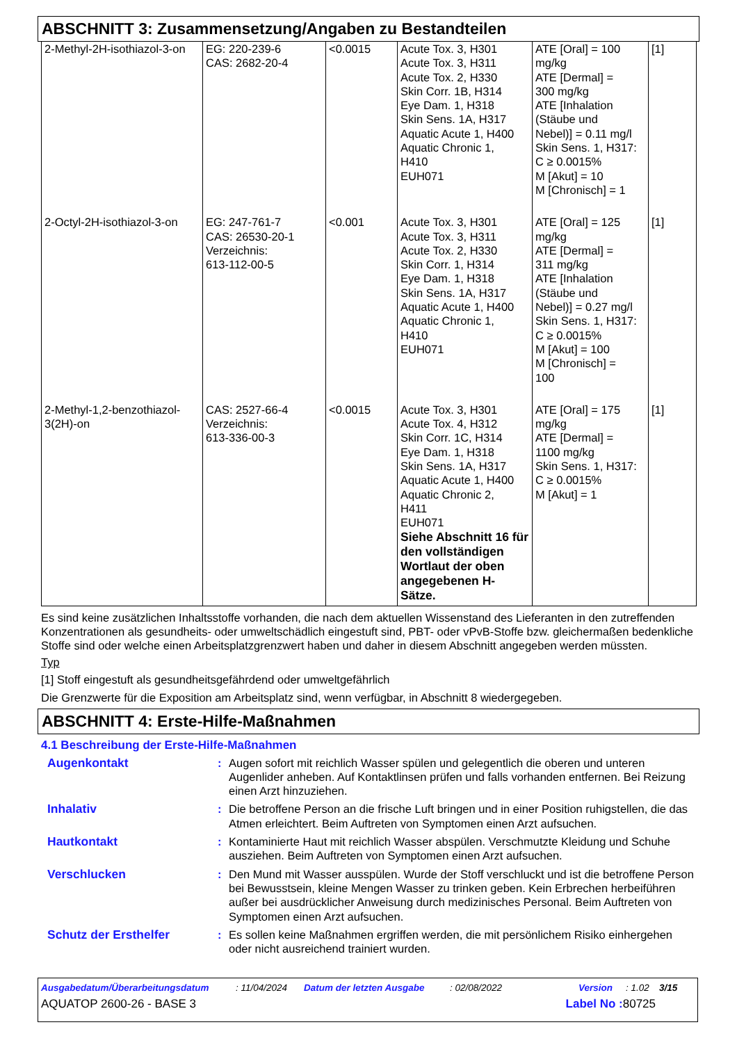ABSCHNITT 3: Zusammensetzung/Angaben zu Bestandteilen
| 2-Methyl-2H-isothiazol-3-on | EG: 220-239-6 CAS: 2682-20-4 | <0.0015 | Acute Tox. 3, H301 Acute Tox. 3, H311 Acute Tox. 2, H330 Skin Corr. 1B, H314 Eye Dam. 1, H318 Skin Sens. 1A, H317 Aquatic Acute 1, H400 Aquatic Chronic 1, H410 EUH071 | ATE [Oral] = 100 mg/kg ATE [Dermal] = 300 mg/kg ATE [Inhalation (Stäube und Nebel)] = 0.11 mg/l Skin Sens. 1, H317: C ≥ 0.0015% M [Akut] = 10 M [Chronisch] = 1 | [1] |
| 2-Octyl-2H-isothiazol-3-on | EG: 247-761-7 CAS: 26530-20-1 Verzeichnis: 613-112-00-5 | <0.001 | Acute Tox. 3, H301 Acute Tox. 3, H311 Acute Tox. 2, H330 Skin Corr. 1, H314 Eye Dam. 1, H318 Skin Sens. 1A, H317 Aquatic Acute 1, H400 Aquatic Chronic 1, H410 EUH071 | ATE [Oral] = 125 mg/kg ATE [Dermal] = 311 mg/kg ATE [Inhalation (Stäube und Nebel)] = 0.27 mg/l Skin Sens. 1, H317: C ≥ 0.0015% M [Akut] = 100 M [Chronisch] = 100 | [1] |
| 2-Methyl-1,2-benzothiazol-3(2H)-on | CAS: 2527-66-4 Verzeichnis: 613-336-00-3 | <0.0015 | Acute Tox. 3, H301 Acute Tox. 4, H312 Skin Corr. 1C, H314 Eye Dam. 1, H318 Skin Sens. 1A, H317 Aquatic Acute 1, H400 Aquatic Chronic 2, H411 EUH071 Siehe Abschnitt 16 für den vollständigen Wortlaut der oben angegebenen H-Sätze. | ATE [Oral] = 175 mg/kg ATE [Dermal] = 1100 mg/kg Skin Sens. 1, H317: C ≥ 0.0015% M [Akut] = 1 | [1] |
Es sind keine zusätzlichen Inhaltsstoffe vorhanden, die nach dem aktuellen Wissenstand des Lieferanten in den zutreffenden Konzentrationen als gesundheits- oder umweltschädlich eingestuft sind, PBT- oder vPvB-Stoffe bzw. gleichermaßen bedenkliche Stoffe sind oder welche einen Arbeitsplatzgrenzwert haben und daher in diesem Abschnitt angegeben werden müssten.
Typ
[1] Stoff eingestuft als gesundheitsgefährdend oder umweltgefährlich
Die Grenzwerte für die Exposition am Arbeitsplatz sind, wenn verfügbar, in Abschnitt 8 wiedergegeben.
ABSCHNITT 4: Erste-Hilfe-Maßnahmen
4.1 Beschreibung der Erste-Hilfe-Maßnahmen
| Augenkontakt | : | Augen sofort mit reichlich Wasser spülen und gelegentlich die oberen und unteren Augenlider anheben. Auf Kontaktlinsen prüfen und falls vorhanden entfernen. Bei Reizung einen Arzt hinzuziehen. |
| Inhalativ | : | Die betroffene Person an die frische Luft bringen und in einer Position ruhigstellen, die das Atmen erleichtert. Beim Auftreten von Symptomen einen Arzt aufsuchen. |
| Hautkontakt | : | Kontaminierte Haut mit reichlich Wasser abspülen. Verschmutzte Kleidung und Schuhe ausziehen. Beim Auftreten von Symptomen einen Arzt aufsuchen. |
| Verschlucken | : | Den Mund mit Wasser ausspülen. Wurde der Stoff verschluckt und ist die betroffene Person bei Bewusstsein, kleine Mengen Wasser zu trinken geben. Kein Erbrechen herbeiführen außer bei ausdrücklicher Anweisung durch medizinisches Personal. Beim Auftreten von Symptomen einen Arzt aufsuchen. |
| Schutz der Ersthelfer | : | Es sollen keine Maßnahmen ergriffen werden, die mit persönlichem Risiko einhergehen oder nicht ausreichend trainiert wurden. |
Ausgabedatum/Überarbeitungsdatum: 11/04/2024 Datum der letzten Ausgabe: 02/08/2022 Version: 1.02 3/15
AQUATOP 2600-26 - BASE 3 Label No : 80725